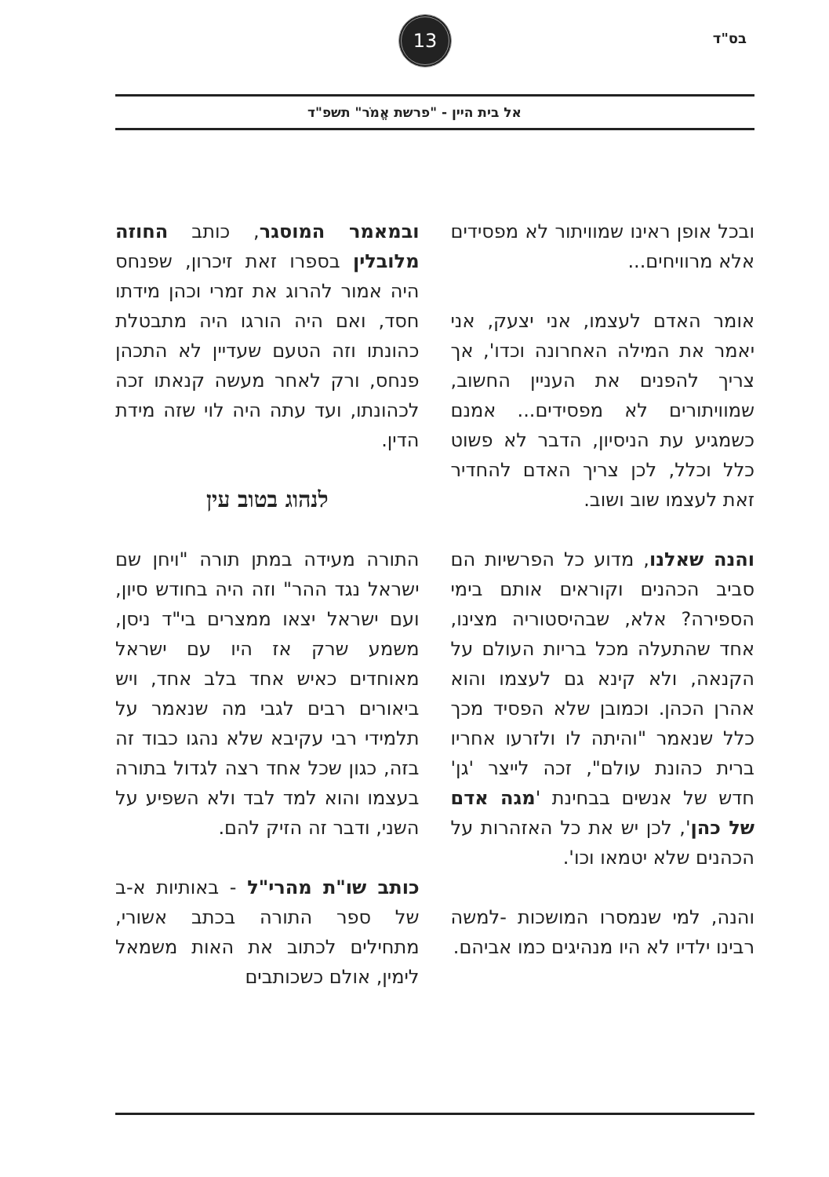בס"ד
13
אל בית היין - "פרשת אֱמֹר" תשפ"ד
ובכל אופן ראינו שמוויתור לא מפסידים אלא מרוויחים...
אומר האדם לעצמו, אני יצעק, אני יאמר את המילה האחרונה וכדו', אך צריך להפנים את העניין החשוב, שמוויתורים לא מפסידים... אמנם כשמגיע עת הניסיון, הדבר לא פשוט כלל וכלל, לכן צריך האדם להחדיר זאת לעצמו שוב ושוב.
והנה שאלנו, מדוע כל הפרשיות הם סביב הכהנים וקוראים אותם בימי הספירה? אלא, שבהיסטוריה מצינו, אחד שהתעלה מכל בריות העולם על הקנאה, ולא קינא גם לעצמו והוא אהרן הכהן. וכמובן שלא הפסיד מכך כלל שנאמר "והיתה לו ולזרעו אחריו ברית כהונת עולם", זכה לייצר 'גן' חדש של אנשים בבחינת 'מגה אדם של כהן', לכן יש את כל האזהרות על הכהנים שלא יטמאו וכו'.
והנה, למי שנמסרו המושכות -למשה רבינו ילדיו לא היו מנהיגים כמו אביהם.
ובמאמר המוסגר, כותב החוזה מלובלין בספרו זאת זיכרון, שפנחס היה אמור להרוג את זמרי וכהן מידתו חסד, ואם היה הורגו היה מתבטלת כהונתו וזה הטעם שעדיין לא התכהן פנחס, ורק לאחר מעשה קנאתו זכה לכהונתו, ועד עתה היה לוי שזה מידת הדין.
לנהוג בטוב עין
התורה מעידה במתן תורה "ויחן שם ישראל נגד ההר" וזה היה בחודש סיון, ועם ישראל יצאו ממצרים בי"ד ניסן, משמע שרק אז היו עם ישראל מאוחדים כאיש אחד בלב אחד, ויש ביאורים רבים לגבי מה שנאמר על תלמידי רבי עקיבא שלא נהגו כבוד זה בזה, כגון שכל אחד רצה לגדול בתורה בעצמו והוא למד לבד ולא השפיע על השני, ודבר זה הזיק להם.
כותב שו"ת מהרי"ל - באותיות א-ב של ספר התורה בכתב אשורי, מתחילים לכתוב את האות משמאל לימין, אולם כשכותבים